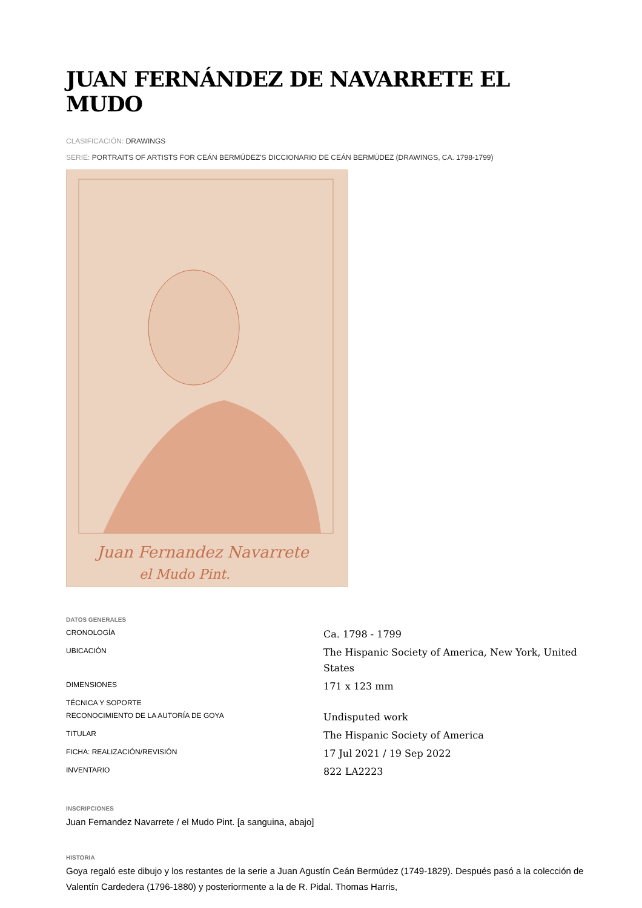JUAN FERNÁNDEZ DE NAVARRETE EL MUDO
CLASIFICACIÓN: DRAWINGS
SERIE: PORTRAITS OF ARTISTS FOR CEÁN BERMÚDEZ'S DICCIONARIO DE CEÁN BERMÚDEZ (DRAWINGS, CA. 1798-1799)
Juan Fernandez Navarrete
el Mudo Pint.
DATOS GENERALES
| CRONOLOGÍA | Ca. 1798 - 1799 |
| UBICACIÓN | The Hispanic Society of America, New York, United States |
| DIMENSIONES | 171 x 123 mm |
| TÉCNICA Y SOPORTE | |
| RECONOCIMIENTO DE LA AUTORÍA DE GOYA | Undisputed work |
| TITULAR | The Hispanic Society of America |
| FICHA: REALIZACIÓN/REVISIÓN | 17 Jul 2021 / 19 Sep 2022 |
| INVENTARIO | 822 LA2223 |
INSCRIPCIONES
Juan Fernandez Navarrete / el Mudo Pint. [a sanguina, abajo]
HISTORIA
Goya regaló este dibujo y los restantes de la serie a Juan Agustín Ceán Bermúdez (1749-1829). Después pasó a la colección de Valentín Cardedera (1796-1880) y posteriormente a la de R. Pidal. Thomas Harris,